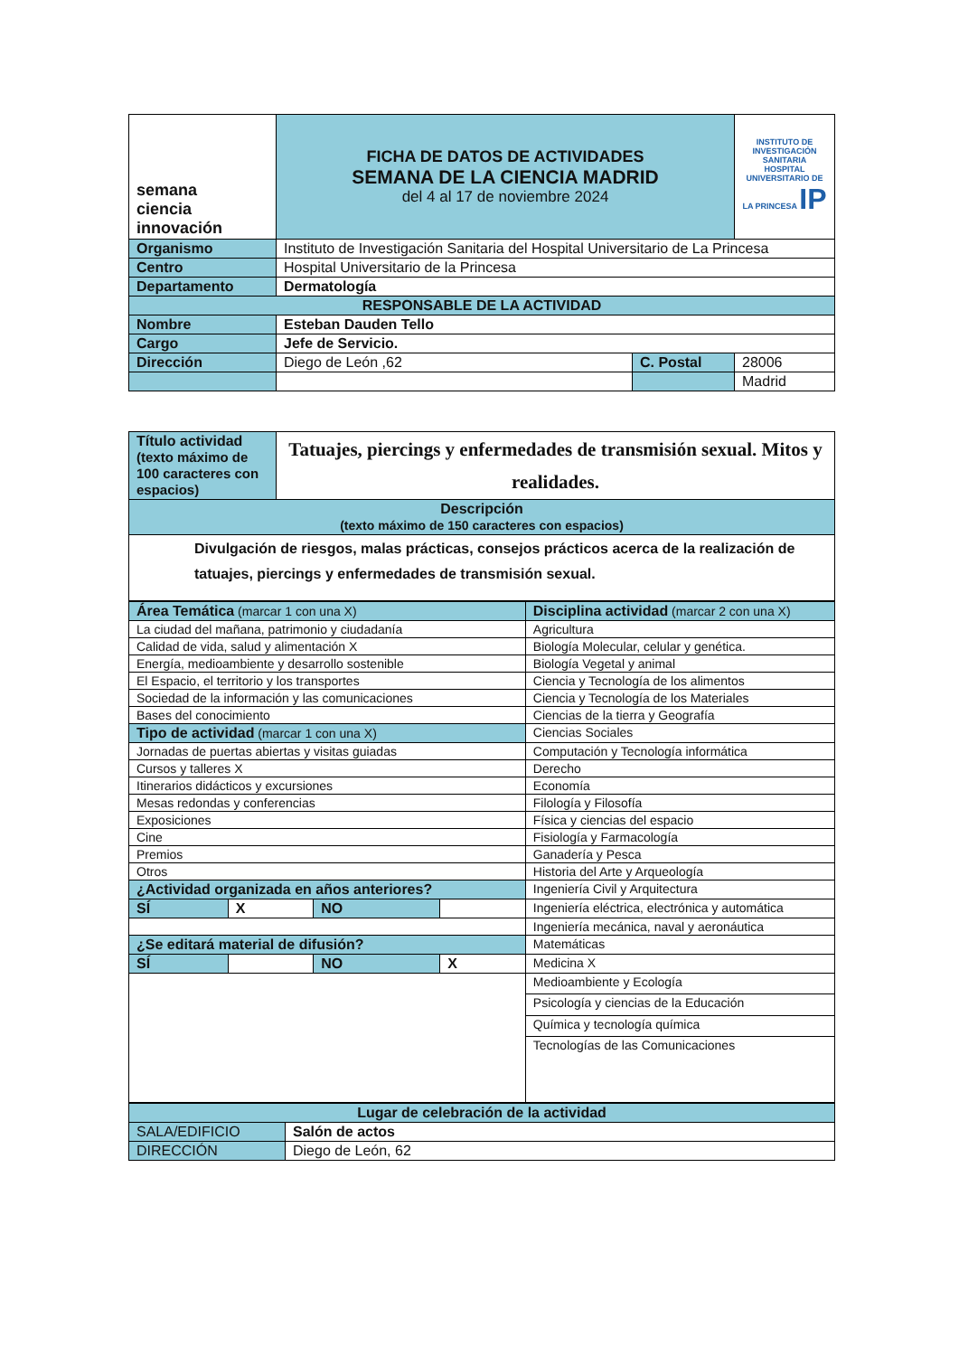| semana ciencia innovación | FICHA DE DATOS DE ACTIVIDADES SEMANA DE LA CIENCIA MADRID del 4 al 17 de noviembre 2024 | | INSTITUTO DE INVESTIGACIÓN SANITARIA HOSPITAL UNIVERSITARIO DE LA PRINCESA IP |
| Organismo | Instituto de Investigación Sanitaria del Hospital Universitario de La Princesa | | |
| Centro | Hospital Universitario de la Princesa | | |
| Departamento | Dermatología | | |
| RESPONSABLE DE LA ACTIVIDAD | | | |
| Nombre | Esteban Dauden Tello | | |
| Cargo | Jefe de Servicio. | | |
| Dirección | Diego de León ,62 | C. Postal | 28006 |
| | | | Madrid |
| Título actividad (texto máximo de 100 caracteres con espacios) | Tatuajes, piercings y enfermedades de transmisión sexual. Mitos y realidades. |
| Descripción (texto máximo de 150 caracteres con espacios) | |
| Divulgación de riesgos, malas prácticas, consejos prácticos acerca de la realización de tatuajes, piercings y enfermedades de transmisión sexual. | |
| Área Temática (marcar 1 con una X) | | | | Disciplina actividad (marcar 2 con una X) |
| La ciudad del mañana, patrimonio y ciudadanía | | | | Agricultura |
| Calidad de vida, salud y alimentación X | | | | Biología Molecular, celular y genética. |
| Energía, medioambiente y desarrollo sostenible | | | | Biología Vegetal y animal |
| El Espacio, el territorio y los transportes | | | | Ciencia y Tecnología de los alimentos |
| Sociedad de la información y las comunicaciones | | | | Ciencia y Tecnología de los Materiales |
| Bases del conocimiento | | | | Ciencias de la tierra y Geografía |
| Tipo de actividad (marcar 1 con una X) | | | | Ciencias Sociales |
| Jornadas de puertas abiertas y visitas guiadas | | | | Computación y Tecnología informática |
| Cursos y talleres X | | | | Derecho |
| Itinerarios didácticos y excursiones | | | | Economía |
| Mesas redondas y conferencias | | | | Filología y Filosofía |
| Exposiciones | | | | Física y ciencias del espacio |
| Cine | | | | Fisiología y Farmacología |
| Premios | | | | Ganadería y Pesca |
| Otros | | | | Historia del Arte y Arqueología |
| ¿Actividad organizada en años anteriores? | | | | Ingeniería Civil y Arquitectura |
| SÍ | X | NO | | Ingeniería eléctrica, electrónica y automática |
| | | | | Ingeniería mecánica, naval y aeronáutica |
| ¿Se editará material de difusión? | | | | Matemáticas |
| SÍ | | NO | X | Medicina X |
| | | | | Medioambiente y Ecología |
| | | | | Psicología y ciencias de la Educación |
| | | | | Química y tecnología química |
| | | | | Tecnologías de las Comunicaciones |
| Lugar de celebración de la actividad | |
| SALA/EDIFICIO | Salón de actos |
| DIRECCIÓN | Diego de León, 62 |